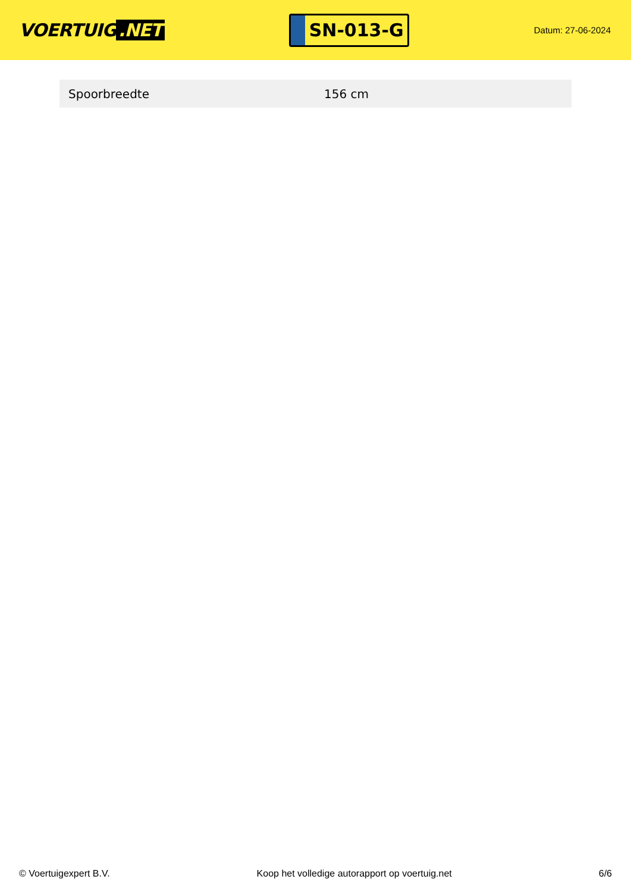VOERTUIG.NET
SN-013-G
Datum: 27-06-2024
| Spoorbreedte | 156 cm |
© Voertuigexpert B.V. Koop het volledige autorapport op voertuig.net 6/6